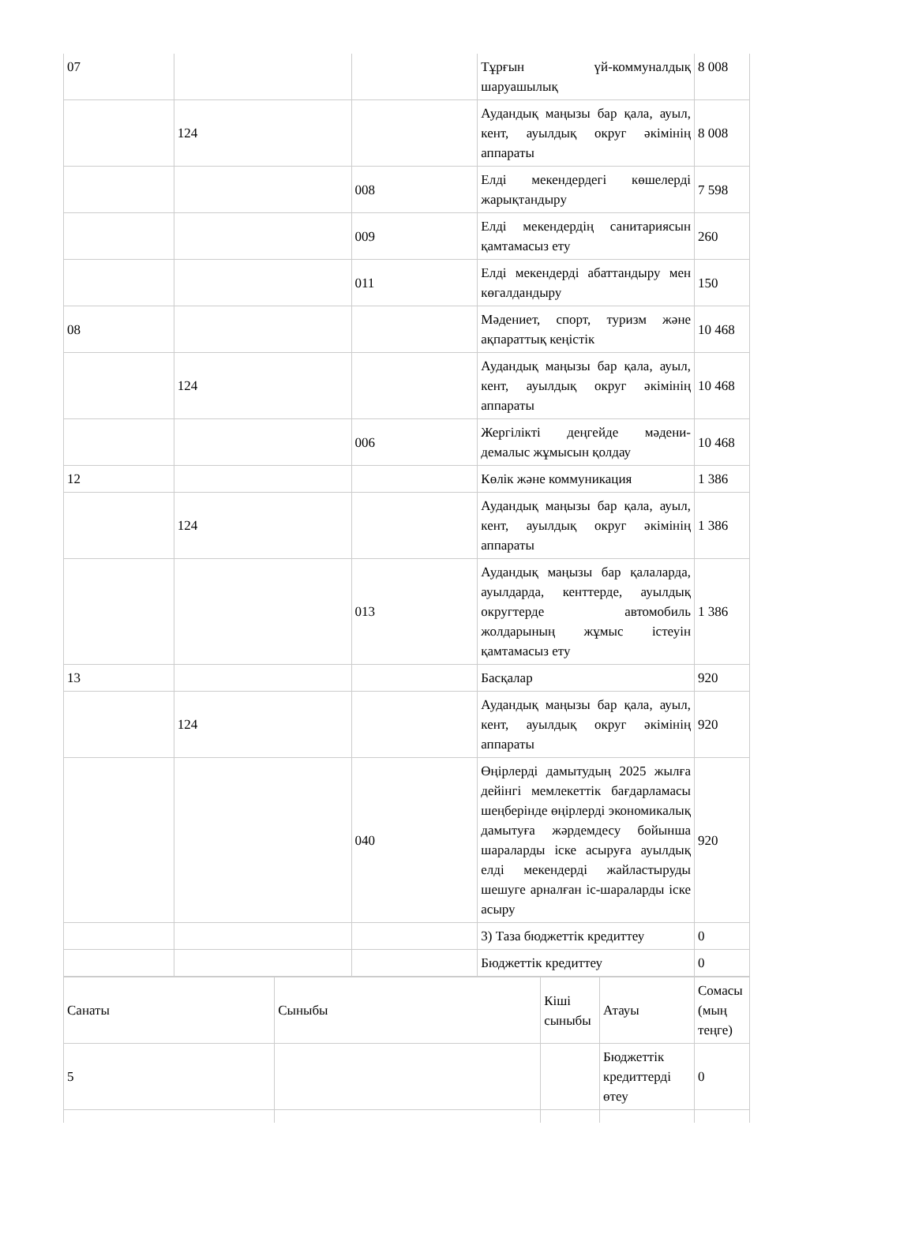| 07 | | | Тұрғын үй-коммуналдық шаруашылық | 8 008 |
| | 124 | | Аудандық маңызы бар қала, ауыл, кент, ауылдық округ әкімінің аппараты | 8 008 |
| | | 008 | Елді мекендердегі көшелерді жарықтандыру | 7 598 |
| | | 009 | Елді мекендердің санитариясын қамтамасыз ету | 260 |
| | | 011 | Елді мекендерді абаттандыру мен көгалдандыру | 150 |
| 08 | | | Мәдениет, спорт, туризм және ақпараттық кеңістік | 10 468 |
| | 124 | | Аудандық маңызы бар қала, ауыл, кент, ауылдық округ әкімінің аппараты | 10 468 |
| | | 006 | Жергілікті деңгейде мәдени-демалыс жұмысын қолдау | 10 468 |
| 12 | | | Көлік және коммуникация | 1 386 |
| | 124 | | Аудандық маңызы бар қала, ауыл, кент, ауылдық округ әкімінің аппараты | 1 386 |
| | | 013 | Аудандық маңызы бар қалаларда, ауылдарда, кенттерде, ауылдық округтерде автомобиль жолдарының жұмыс істеуін қамтамасыз ету | 1 386 |
| 13 | | | Басқалар | 920 |
| | 124 | | Аудандық маңызы бар қала, ауыл, кент, ауылдық округ әкімінің аппараты | 920 |
| | | 040 | Өңірлерді дамытудың 2025 жылға дейінгі мемлекеттік бағдарламасы шеңберінде өңірлерді экономикалық дамытуға жәрдемдесу бойынша шараларды іске асыруға ауылдық елді мекендерді жайластыруды шешуге арналған іс-шараларды іске асыру | 920 |
| | | | 3) Таза бюджеттік кредиттеу | 0 |
| | | | Бюджеттік кредиттеу | 0 |
| Санаты | Сыныбы | Кіші сыныбы | Атауы | Сомасы (мың теңге) |
| 5 | | | Бюджеттік кредиттерді өтеу | 0 |